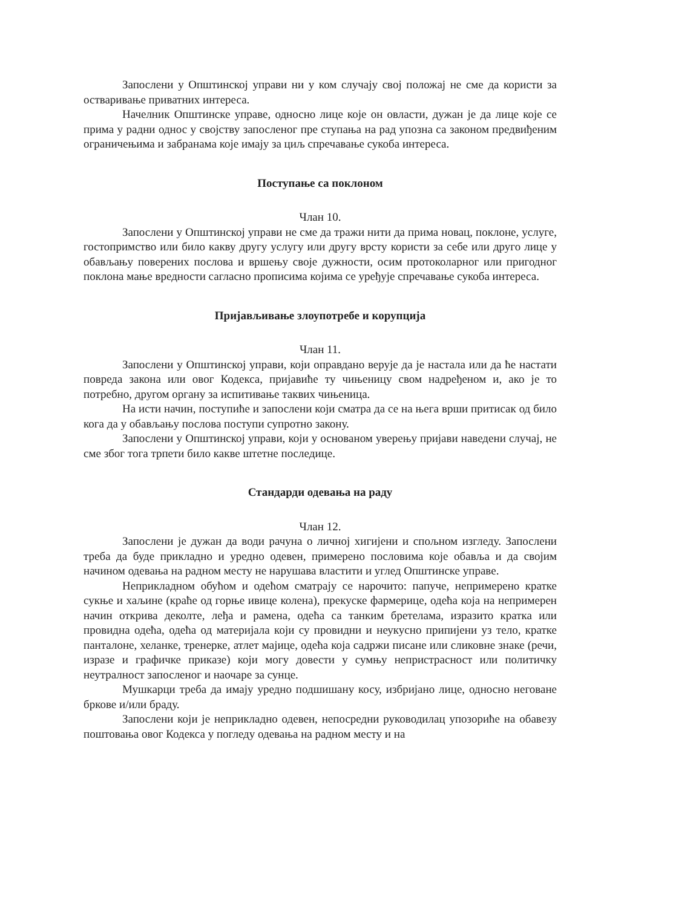Запослени у Општинској управи ни у ком случају свој положај не сме да користи за остваривање приватних интереса.
Начелник Општинске управе, односно лице које он овласти, дужан је да лице које се прима у радни однос у својству запосленог пре ступања на рад упозна са законом предвиђеним ограничењима и забранама које имају за циљ спречавање сукоба интереса.
Поступање са поклоном
Члан 10.
Запослени у Општинској управи не сме да тражи нити да прима новац, поклоне, услуге, гостопримство или било какву другу услугу или другу врсту користи за себе или друго лице у обављању поверених послова и вршењу своје дужности, осим протоколарног или пригодног поклона мање вредности сагласно прописима којима се уређује спречавање сукоба интереса.
Пријављивање злоупотребе и корупција
Члан 11.
Запослени у Општинској управи, који оправдано верује да је настала или да ће настати повреда закона или овог Кодекса, пријавиће ту чињеницу свом надређеном и, ако је то потребно, другом органу за испитивање таквих чињеница.
На исти начин, поступиће и запослени који сматра да се на њега врши притисак од било кога да у обављању послова поступи супротно закону.
Запослени у Општинској управи, који у основаном уверењу пријави наведени случај, не сме због тога трпети било какве штетне последице.
Стандарди одевања на раду
Члан 12.
Запослени је дужан да води рачуна о личној хигијени и спољном изгледу. Запослени треба да буде прикладно и уредно одевен, примерено пословима које обавља и да својим начином одевања на радном месту не нарушава властити и углед Општинске управе.
Неприкладном обућом и одећом сматрају се нарочито: папуче, непримерено кратке сукње и хаљине (краће од горње ивице колена), прекуске фармерице, одећа која на непримерен начин открива деколте, леђа и рамена, одећа са танким бретелама, изразито кратка или провидна одећа, одећа од материјала који су провидни и неукусно припијени уз тело, кратке панталоне, хеланке, тренерке, атлет мајице, одећа која садржи писане или сликовне знаке (речи, изразе и графичке приказе) који могу довести у сумњу непристрасност или политичку неутралност запосленог и наочаре за сунце.
Мушкарци треба да имају уредно подшишану косу, избријано лице, односно неговане бркове и/или браду.
Запослени који је неприкладно одевен, непосредни руководилац упозориће на обавезу поштовања овог Кодекса у погледу одевања на радном месту и на